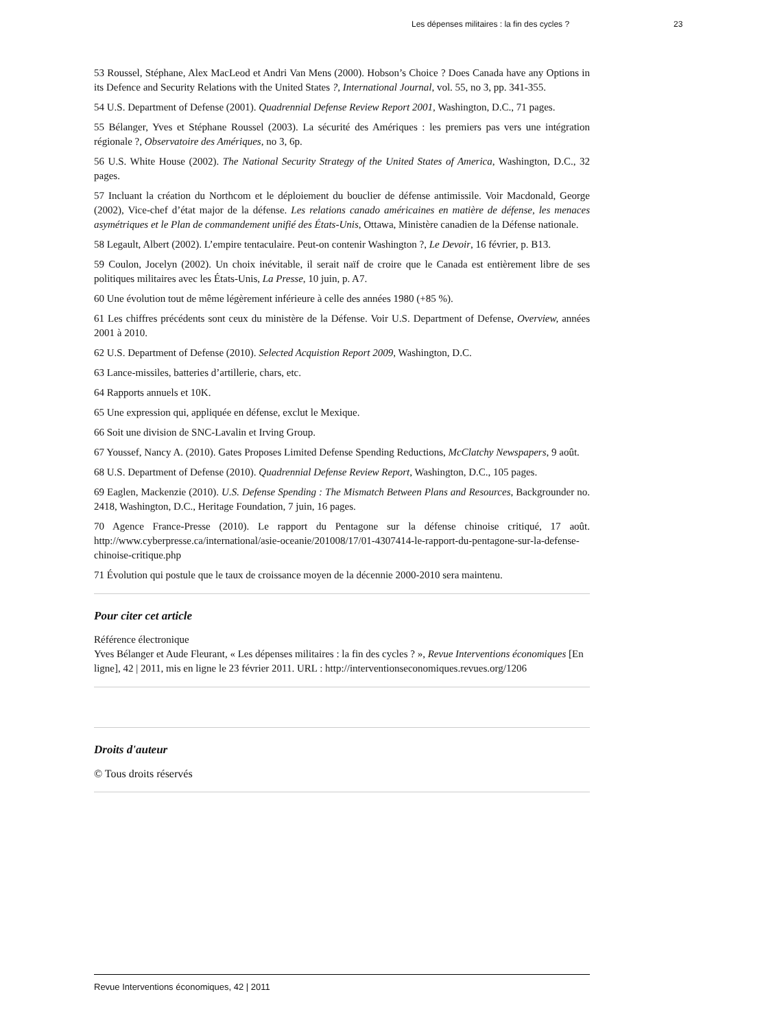Les dépenses militaires : la fin des cycles ? 23
53 Roussel, Stéphane, Alex MacLeod et Andri Van Mens (2000). Hobson’s Choice ? Does Canada have any Options in its Defence and Security Relations with the United States ?, International Journal, vol. 55, no 3, pp. 341-355.
54 U.S. Department of Defense (2001). Quadrennial Defense Review Report 2001, Washington, D.C., 71 pages.
55 Bélanger, Yves et Stéphane Roussel (2003). La sécurité des Amériques : les premiers pas vers une intégration régionale ?, Observatoire des Amériques, no 3, 6p.
56 U.S. White House (2002). The National Security Strategy of the United States of America, Washington, D.C., 32 pages.
57 Incluant la création du Northcom et le déploiement du bouclier de défense antimissile. Voir Macdonald, George (2002), Vice-chef d’état major de la défense. Les relations canado américaines en matière de défense, les menaces asymétriques et le Plan de commandement unifié des États-Unis, Ottawa, Ministère canadien de la Défense nationale.
58 Legault, Albert (2002). L’empire tentaculaire. Peut-on contenir Washington ?, Le Devoir, 16 février, p. B13.
59 Coulon, Jocelyn (2002). Un choix inévitable, il serait naïf de croire que le Canada est entièrement libre de ses politiques militaires avec les États-Unis, La Presse, 10 juin, p. A7.
60 Une évolution tout de même légèrement inférieure à celle des années 1980 (+85 %).
61 Les chiffres précédents sont ceux du ministère de la Défense. Voir U.S. Department of Defense, Overview, années 2001 à 2010.
62 U.S. Department of Defense (2010). Selected Acquistion Report 2009, Washington, D.C.
63 Lance-missiles, batteries d’artillerie, chars, etc.
64 Rapports annuels et 10K.
65 Une expression qui, appliquée en défense, exclut le Mexique.
66 Soit une division de SNC-Lavalin et Irving Group.
67 Youssef, Nancy A. (2010). Gates Proposes Limited Defense Spending Reductions, McClatchy Newspapers, 9 août.
68 U.S. Department of Defense (2010). Quadrennial Defense Review Report, Washington, D.C., 105 pages.
69 Eaglen, Mackenzie (2010). U.S. Defense Spending : The Mismatch Between Plans and Resources, Backgrounder no. 2418, Washington, D.C., Heritage Foundation, 7 juin, 16 pages.
70 Agence France-Presse (2010). Le rapport du Pentagone sur la défense chinoise critiqué, 17 août. http://www.cyberpresse.ca/international/asie-oceanie/201008/17/01-4307414-le-rapport-du-pentagone-sur-la-defense-chinoise-critique.php
71 Évolution qui postule que le taux de croissance moyen de la décennie 2000-2010 sera maintenu.
Pour citer cet article
Référence électronique
Yves Bélanger et Aude Fleurant, « Les dépenses militaires : la fin des cycles ? », Revue Interventions économiques [En ligne], 42 | 2011, mis en ligne le 23 février 2011. URL : http://interventionseconomiques.revues.org/1206
Droits d'auteur
© Tous droits réservés
Revue Interventions économiques, 42 | 2011